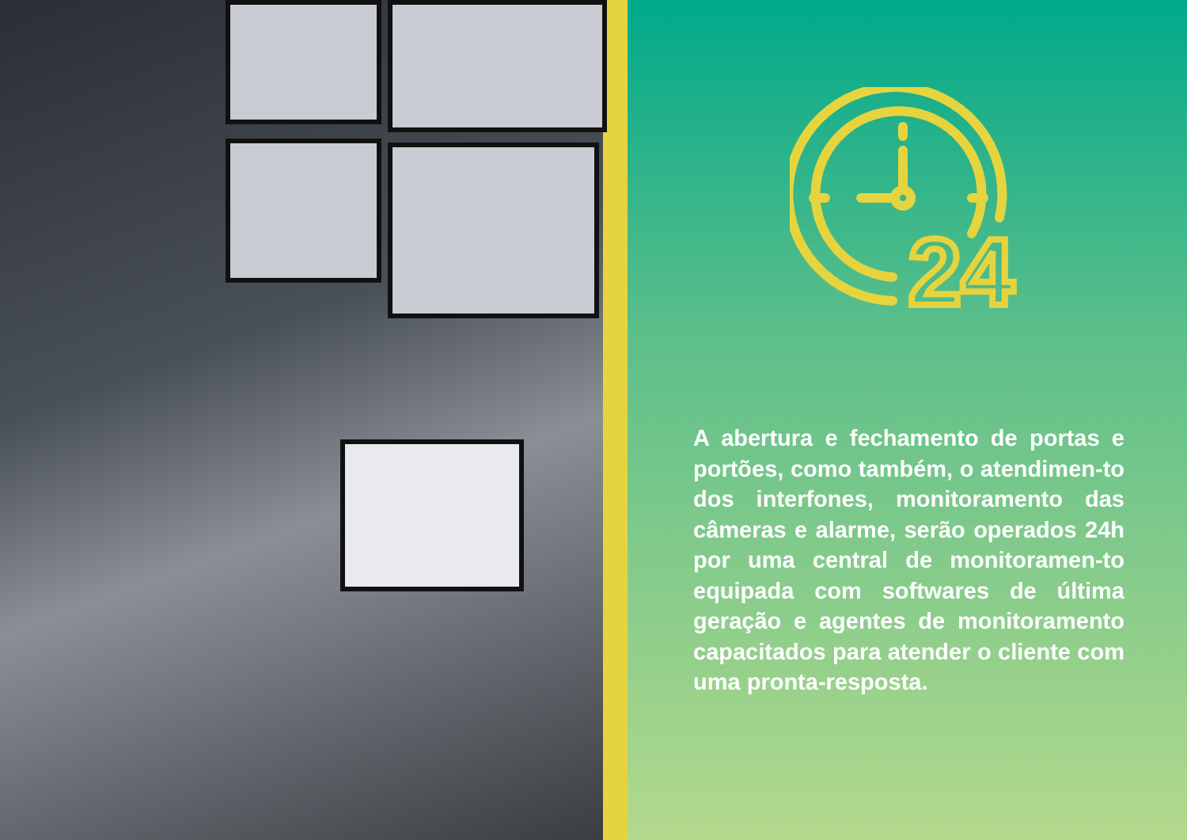24
A abertura e fechamento de portas e portões, como também, o atendimen-to dos interfones, monitoramento das câmeras e alarme, serão operados 24h por uma central de monitoramen-to equipada com softwares de última geração e agentes de monitoramento capacitados para atender o cliente com uma pronta-resposta.